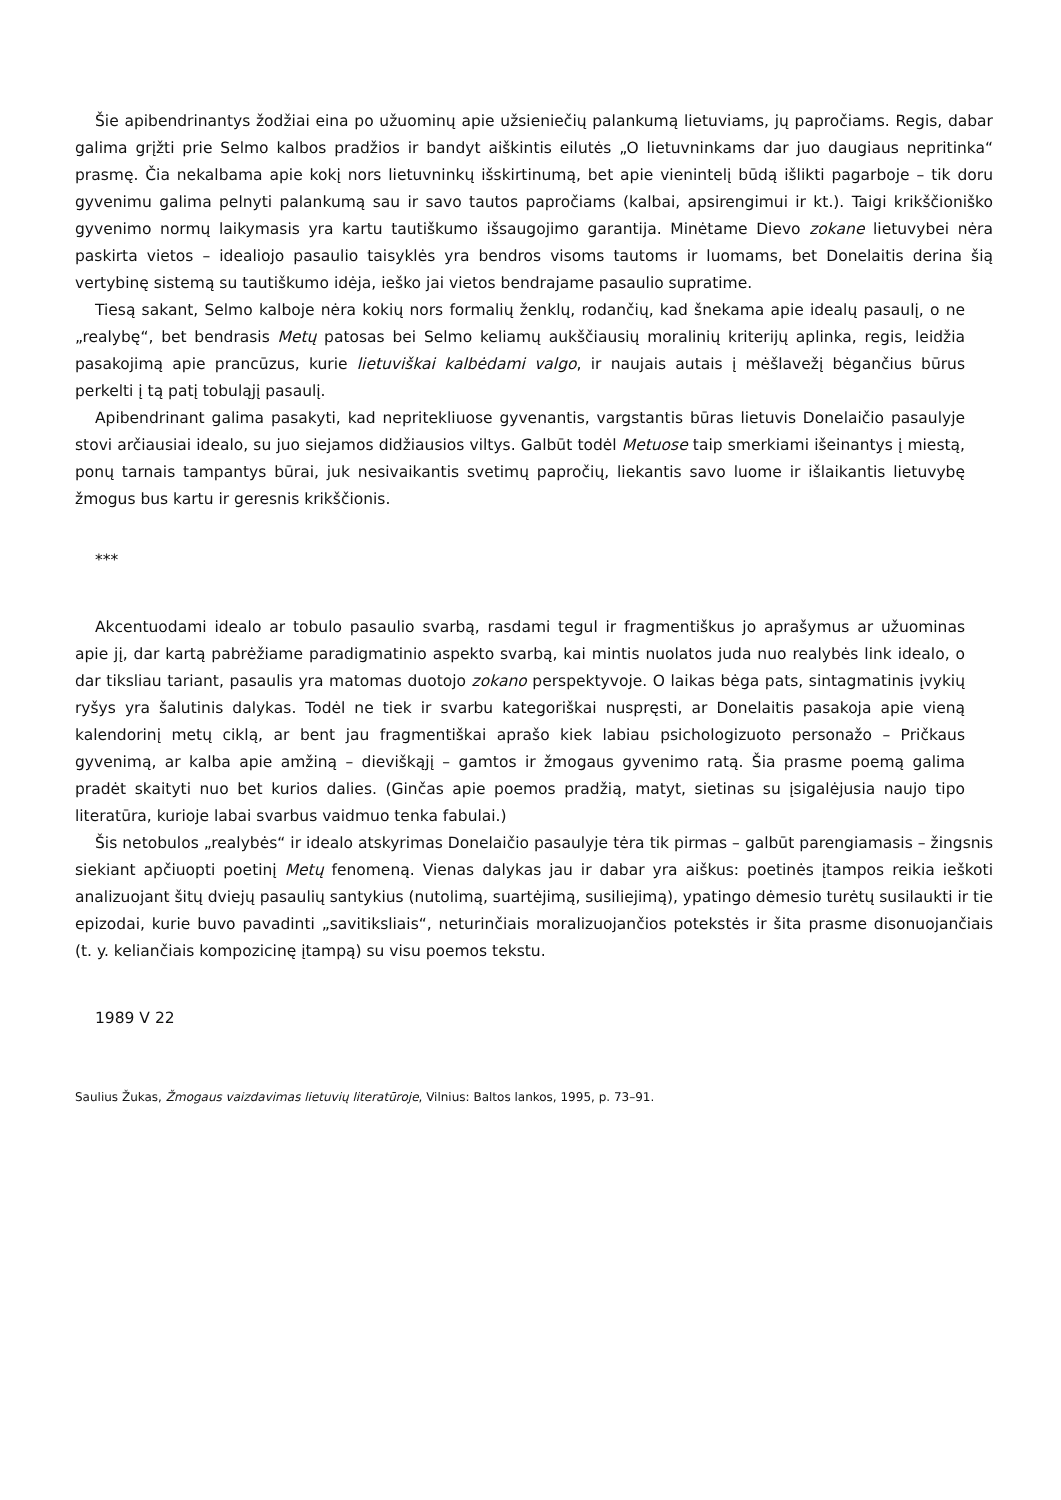Šie apibendrinantys žodžiai eina po užuominų apie užsieniečių palankumą lietuviams, jų papročiams. Regis, dabar galima grįžti prie Selmo kalbos pradžios ir bandyt aiškintis eilutės „O lietuvninkams dar juo daugiaus nepritinka“ prasmę. Čia nekalbama apie kokį nors lietuvninkų išskirtinumą, bet apie vienintelį būdą išlikti pagarboje – tik doru gyvenimu galima pelnyti palankumą sau ir savo tautos papročiams (kalbai, apsirengimui ir kt.). Taigi krikščioniško gyvenimo normų laikymasis yra kartu tautiškumo išsaugojimo garantija. Minėtame Dievo zokane lietuvybei nėra paskirta vietos – idealiojo pasaulio taisyklės yra bendros visoms tautoms ir luomams, bet Donelaitis derina šią vertybinę sistemą su tautiškumo idėja, ieško jai vietos bendrajame pasaulio supratime.
Tiesą sakant, Selmo kalboje nėra kokių nors formalių ženklų, rodančių, kad šnekama apie idealų pasaulį, o ne „realybę“, bet bendrasis Metų patosas bei Selmo keliamų aukščiausių moralinių kriterijų aplinka, regis, leidžia pasakojimą apie prancūzus, kurie lietuviškai kalbėdami valgo, ir naujais autais į mėšlavežį bėgančius būrus perkelti į tą patį tobuląjį pasaulį.
Apibendrinant galima pasakyti, kad nepritekliuose gyvenantis, vargstantis būras lietuvis Donelaičio pasaulyje stovi arčiausiai idealo, su juo siejamos didžiausios viltys. Galbūt todėl Metuose taip smerkiami išeinantys į miestą, ponų tarnais tampantys būrai, juk nesivaikantis svetimų papročių, liekantis savo luome ir išlaikantis lietuvybę žmogus bus kartu ir geresnis krikščionis.
***
Akcentuodami idealo ar tobulo pasaulio svarbą, rasdami tegul ir fragmentiškus jo aprašymus ar užuominas apie jį, dar kartą pabrėžiame paradigmatinio aspekto svarbą, kai mintis nuolatos juda nuo realybės link idealo, o dar tiksliau tariant, pasaulis yra matomas duotojo zokano perspektyvoje. O laikas bėga pats, sintagmatinis įvykių ryšys yra šalutinis dalykas. Todėl ne tiek ir svarbu kategoriškai nuspręsti, ar Donelaitis pasakoja apie vieną kalendorinį metų ciklą, ar bent jau fragmentiškai aprašo kiek labiau psichologizuoto personažo – Pričkaus gyvenimą, ar kalba apie amžiną – dieviškąjį – gamtos ir žmogaus gyvenimo ratą. Šia prasme poemą galima pradėt skaityti nuo bet kurios dalies. (Ginčas apie poemos pradžią, matyt, sietinas su įsigalėjusia naujo tipo literatūra, kurioje labai svarbus vaidmuo tenka fabulai.)
Šis netobulos „realybės“ ir idealo atskyrimas Donelaičio pasaulyje tėra tik pirmas – galbūt parengiamasis – žingsnis siekiant apčiuopti poetinį Metų fenomeną. Vienas dalykas jau ir dabar yra aiškus: poetinės įtampos reikia ieškoti analizuojant šitų dviejų pasaulių santykius (nutolimą, suartėjimą, susiliejimą), ypatingo dėmesio turėtų susilaukti ir tie epizodai, kurie buvo pavadinti „savitiksliais“, neturinčiais moralizuojančios potekstės ir šita prasme disonuojančiais (t. y. keliančiais kompozicinę įtampą) su visu poemos tekstu.
1989 V 22
Saulius Žukas, Žmogaus vaizdavimas lietuvių literatūroje, Vilnius: Baltos lankos, 1995, p. 73–91.